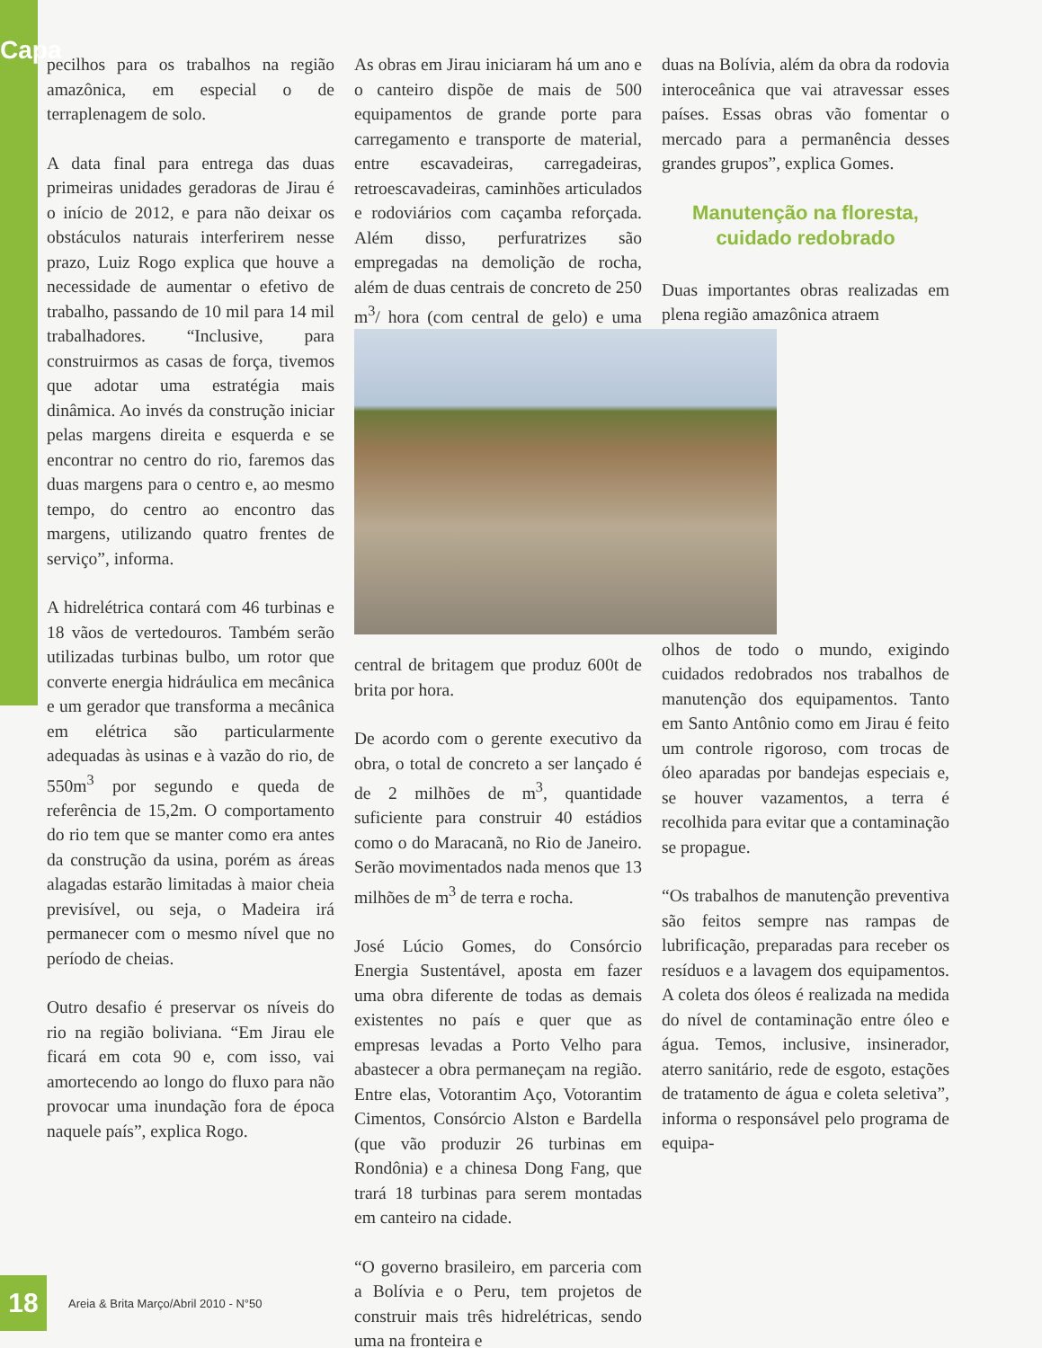Capa
pecilhos para os trabalhos na região amazônica, em especial o de terraplenagem de solo.
A data final para entrega das duas primeiras unidades geradoras de Jirau é o início de 2012, e para não deixar os obstáculos naturais interferirem nesse prazo, Luiz Rogo explica que houve a necessidade de aumentar o efetivo de trabalho, passando de 10 mil para 14 mil trabalhadores. “Inclusive, para construirmos as casas de força, tivemos que adotar uma estratégia mais dinâmica. Ao invés da construção iniciar pelas margens direita e esquerda e se encontrar no centro do rio, faremos das duas margens para o centro e, ao mesmo tempo, do centro ao encontro das margens, utilizando quatro frentes de serviço”, informa.
A hidrelétrica contará com 46 turbinas e 18 vãos de vertedouros. Também serão utilizadas turbinas bulbo, um rotor que converte energia hidráulica em mecânica e um gerador que transforma a mecânica em elétrica são particularmente adequadas às usinas e à vazão do rio, de 550m<sup>3</sup> por segundo e queda de referência de 15,2m. O comportamento do rio tem que se manter como era antes da construção da usina, porém as áreas alagadas estarão limitadas à maior cheia previsível, ou seja, o Madeira irá permanecer com o mesmo nível que no período de cheias.
Outro desafio é preservar os níveis do rio na região boliviana. “Em Jirau ele ficará em cota 90 e, com isso, vai amortecendo ao longo do fluxo para não provocar uma inundação fora de época naquele país”, explica Rogo.
As obras em Jirau iniciaram há um ano e o canteiro dispõe de mais de 500 equipamentos de grande porte para carregamento e transporte de material, entre escavadeiras, carregadeiras, retroescavadeiras, caminhões articulados e rodoviários com caçamba reforçada. Além disso, perfuratrizes são empregadas na demolição de rocha, além de duas centrais de concreto de 250 m<sup>3</sup>/ hora (com central de gelo) e uma central de britagem que produz 600t de brita por hora.
De acordo com o gerente executivo da obra, o total de concreto a ser lançado é de 2 milhões de m<sup>3</sup>, quantidade suficiente para construir 40 estádios como o do Maracanã, no Rio de Janeiro. Serão movimentados nada menos que 13 milhões de m<sup>3</sup> de terra e rocha.
José Lúcio Gomes, do Consórcio Energia Sustentável, aposta em fazer uma obra diferente de todas as demais existentes no país e quer que as empresas levadas a Porto Velho para abastecer a obra permaneçam na região. Entre elas, Votorantim Aço, Votorantim Cimentos, Consórcio Alston e Bardella (que vão produzir 26 turbinas em Rondônia) e a chinesa Dong Fang, que trará 18 turbinas para serem montadas em canteiro na cidade.
“O governo brasileiro, em parceria com a Bolívia e o Peru, tem projetos de construir mais três hidrelétricas, sendo uma na fronteira e
duas na Bolívia, além da obra da rodovia interoceânica que vai atravessar esses países. Essas obras vão fomentar o mercado para a permanência desses grandes grupos”, explica Gomes.
Manutenção na floresta,
cuidado redobrado
Duas importantes obras realizadas em plena região amazônica atraem olhos de todo o mundo, exigindo cuidados redobrados nos trabalhos de manutenção dos equipamentos. Tanto em Santo Antônio como em Jirau é feito um controle rigoroso, com trocas de óleo aparadas por bandejas especiais e, se houver vazamentos, a terra é recolhida para evitar que a contaminação se propague.
“Os trabalhos de manutenção preventiva são feitos sempre nas rampas de lubrificação, preparadas para receber os resíduos e a lavagem dos equipamentos. A coleta dos óleos é realizada na medida do nível de contaminação entre óleo e água. Temos, inclusive, insinerador, aterro sanitário, rede de esgoto, estações de tratamento de água e coleta seletiva”, informa o responsável pelo programa de equipa-
18
Areia & Brita Março/Abril 2010 - N°50